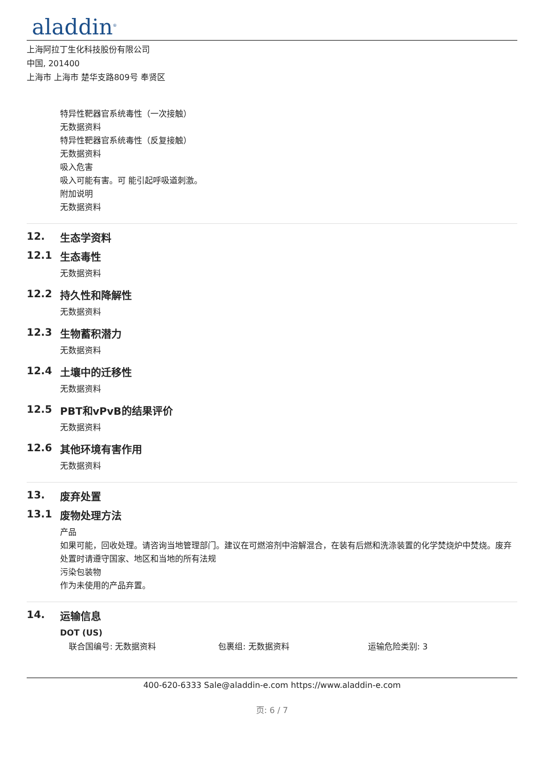aladdin<sup>®</sup>
上海阿拉丁生化科技股份有限公司
中国, 201400
上海市 上海市 楚华支路809号 奉贤区
特异性靶器官系统毒性（一次接触）
无数据资料
特异性靶器官系统毒性（反复接触）
无数据资料
吸入危害
吸入可能有害。可 能引起呼吸道刺激。
附加说明
无数据资料
12. 生态学资料
12.1 生态毒性
无数据资料
12.2 持久性和降解性
无数据资料
12.3 生物蓄积潜力
无数据资料
12.4 土壤中的迁移性
无数据资料
12.5 PBT和vPvB的结果评价
无数据资料
12.6 其他环境有害作用
无数据资料
13. 废弃处置
13.1 废物处理方法
产品
如果可能，回收处理。请咨询当地管理部门。建议在可燃溶剂中溶解混合，在装有后燃和洗涤装置的化学焚烧炉中焚烧。废弃处置时请遵守国家、地区和当地的所有法规
污染包装物
作为未使用的产品弃置。
14. 运输信息
DOT (US)
联合国编号: 无数据资料 包裹组: 无数据资料 运输危险类别: 3
400-620-6333 Sale@aladdin-e.com https://www.aladdin-e.com
页: 6 / 7